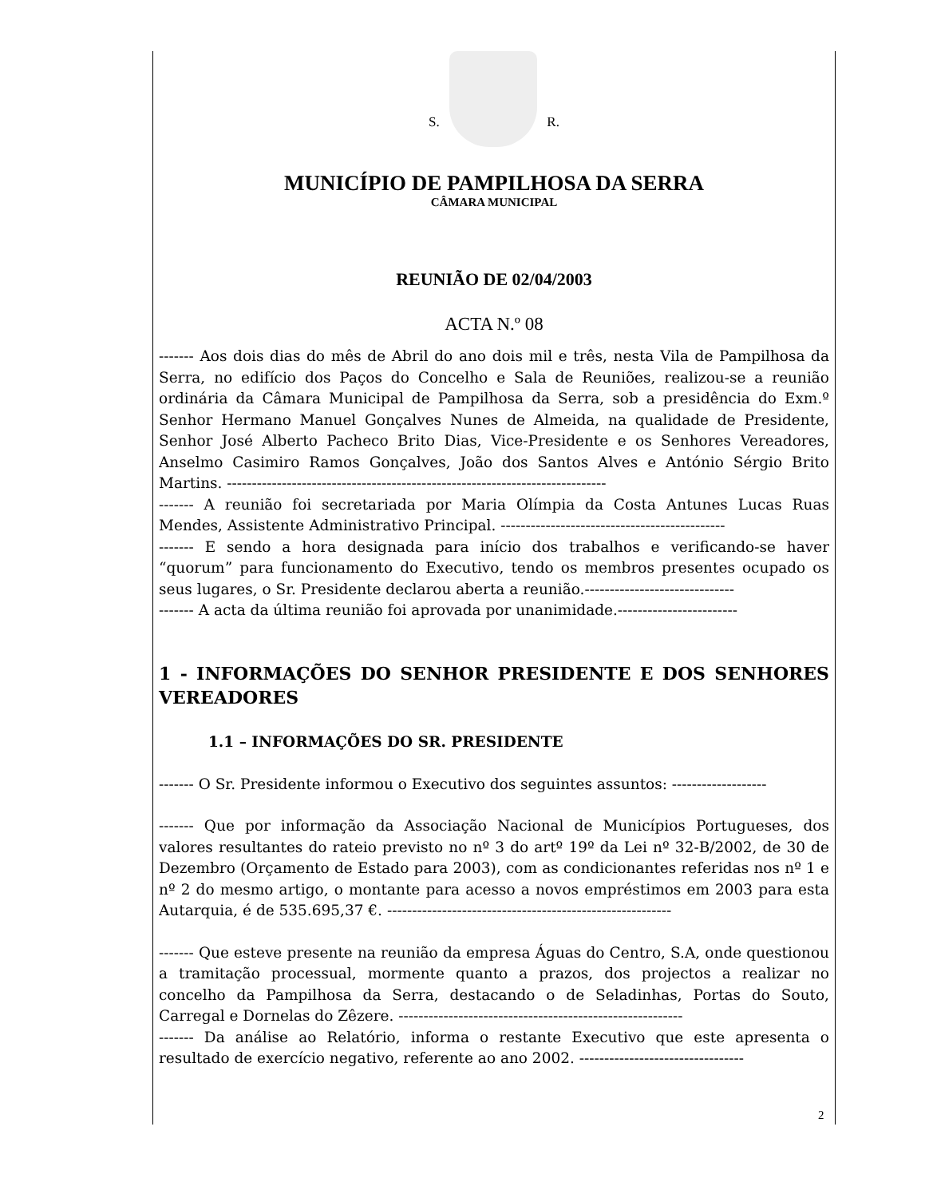S. R.
MUNICÍPIO DE PAMPILHOSA DA SERRA
CÂMARA MUNICIPAL
REUNIÃO DE 02/04/2003
ACTA N.º 08
------- Aos dois dias do mês de Abril do ano dois mil e três, nesta Vila de Pampilhosa da Serra, no edifício dos Paços do Concelho e Sala de Reuniões, realizou-se a reunião ordinária da Câmara Municipal de Pampilhosa da Serra, sob a presidência do Exm.º Senhor Hermano Manuel Gonçalves Nunes de Almeida, na qualidade de Presidente, Senhor José Alberto Pacheco Brito Dias, Vice-Presidente e os Senhores Vereadores, Anselmo Casimiro Ramos Gonçalves, João dos Santos Alves e António Sérgio Brito Martins. ----------------------------------------------------------------------------
------- A reunião foi secretariada por Maria Olímpia da Costa Antunes Lucas Ruas Mendes, Assistente Administrativo Principal. ---------------------------------------------
------- E sendo a hora designada para início dos trabalhos e verificando-se haver “quorum” para funcionamento do Executivo, tendo os membros presentes ocupado os seus lugares, o Sr. Presidente declarou aberta a reunião.------------------------------
------- A acta da última reunião foi aprovada por unanimidade.------------------------
1 - INFORMAÇÕES DO SENHOR PRESIDENTE E DOS SENHORES VEREADORES
1.1 – INFORMAÇÕES DO SR. PRESIDENTE
------- O Sr. Presidente informou o Executivo dos seguintes assuntos: -------------------
------- Que por informação da Associação Nacional de Municípios Portugueses, dos valores resultantes do rateio previsto no nº 3 do artº 19º da Lei nº 32-B/2002, de 30 de Dezembro (Orçamento de Estado para 2003), com as condicionantes referidas nos nº 1 e nº 2 do mesmo artigo, o montante para acesso a novos empréstimos em 2003 para esta Autarquia, é de 535.695,37 €. ---------------------------------------------------------
------- Que esteve presente na reunião da empresa Águas do Centro, S.A, onde questionou a tramitação processual, mormente quanto a prazos, dos projectos a realizar no concelho da Pampilhosa da Serra, destacando o de Seladinhas, Portas do Souto, Carregal e Dornelas do Zêzere. ---------------------------------------------------------
------- Da análise ao Relatório, informa o restante Executivo que este apresenta o resultado de exercício negativo, referente ao ano 2002. ---------------------------------
2